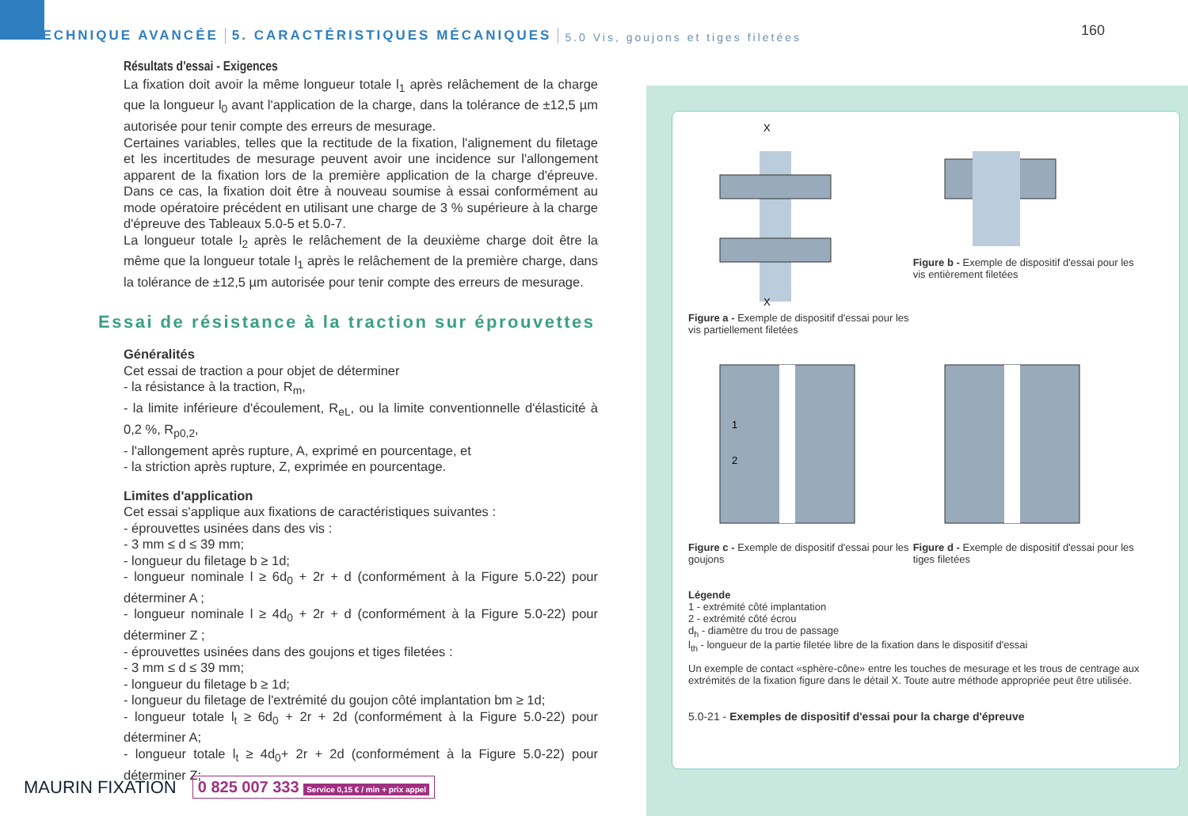TECHNIQUE AVANCÉE 5. CARACTÉRISTIQUES MÉCANIQUES 5.0 Vis, goujons et tiges filetées
160
Résultats d'essai - Exigences
La fixation doit avoir la même longueur totale l<sub>1</sub> après relâchement de la charge que la longueur l<sub>0</sub> avant l'application de la charge, dans la tolérance de ±12,5 µm autorisée pour tenir compte des erreurs de mesurage.
Certaines variables, telles que la rectitude de la fixation, l'alignement du filetage et les incertitudes de mesurage peuvent avoir une incidence sur l'allongement apparent de la fixation lors de la première application de la charge d'épreuve. Dans ce cas, la fixation doit être à nouveau soumise à essai conformément au mode opératoire précédent en utilisant une charge de 3 % supérieure à la charge d'épreuve des Tableaux 5.0-5 et 5.0-7.
La longueur totale l<sub>2</sub> après le relâchement de la deuxième charge doit être la même que la longueur totale l<sub>1</sub> après le relâchement de la première charge, dans la tolérance de ±12,5 µm autorisée pour tenir compte des erreurs de mesurage.
Essai de résistance à la traction sur éprouvettes
Généralités
Cet essai de traction a pour objet de déterminer
- la résistance à la traction, R<sub>m</sub>,
- la limite inférieure d'écoulement, R<sub>eL</sub>, ou la limite conventionnelle d'élasticité à 0,2 %, R<sub>p0,2</sub>,
- l'allongement après rupture, A, exprimé en pourcentage, et
- la striction après rupture, Z, exprimée en pourcentage.
Limites d'application
Cet essai s'applique aux fixations de caractéristiques suivantes :
- éprouvettes usinées dans des vis :
- 3 mm ≤ d ≤ 39 mm;
- longueur du filetage b ≥ 1d;
- longueur nominale l ≥ 6d<sub>0</sub> + 2r + d (conformément à la Figure 5.0-22) pour déterminer A ;
- longueur nominale l ≥ 4d<sub>0</sub> + 2r + d (conformément à la Figure 5.0-22) pour déterminer Z ;
- éprouvettes usinées dans des goujons et tiges filetées :
- 3 mm ≤ d ≤ 39 mm;
- longueur du filetage b ≥ 1d;
- longueur du filetage de l'extrémité du goujon côté implantation bm ≥ 1d;
- longueur totale l<sub>t</sub> ≥ 6d<sub>0</sub> + 2r + 2d (conformément à la Figure 5.0-22) pour déterminer A;
- longueur totale l<sub>t</sub> ≥ 4d<sub>0</sub>+ 2r + 2d (conformément à la Figure 5.0-22) pour déterminer Z;
X
X
Figure a - Exemple de dispositif d'essai pour les vis partiellement filetées
Figure b - Exemple de dispositif d'essai pour les vis entièrement filetées
1
2
Figure c - Exemple de dispositif d'essai pour les goujons
Figure d - Exemple de dispositif d'essai pour les tiges filetées
Légende
1 - extrémité côté implantation
2 - extrémité côté écrou
d<sub>h</sub> - diamètre du trou de passage
l<sub>th</sub> - longueur de la partie filetée libre de la fixation dans le dispositif d'essai
Un exemple de contact «sphère-cône» entre les touches de mesurage et les trous de centrage aux extrémités de la fixation figure dans le détail X. Toute autre méthode appropriée peut être utilisée.
5.0-21 - Exemples de dispositif d'essai pour la charge d'épreuve
MAURIN FIXATION 0 825 007 333 Service 0,15 € / min + prix appel